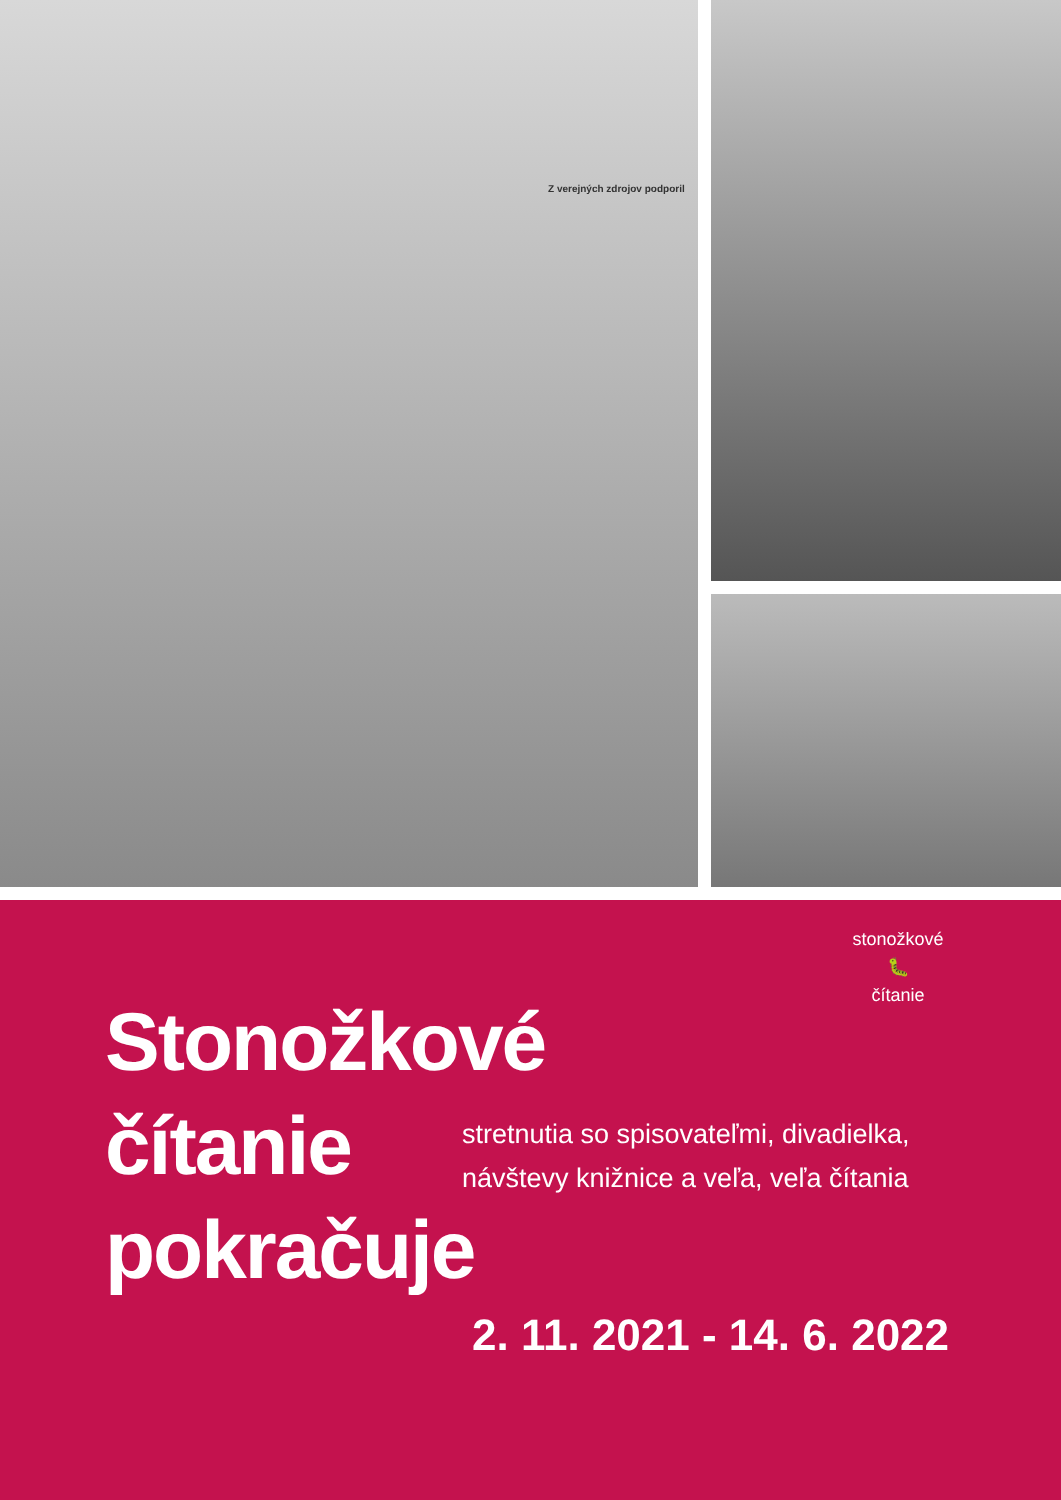Z verejných zdrojov podporil
stonožkové
🐛
čítanie
Stonožkové
čítanie
pokračuje
stretnutia so spisovateľmi, divadielka,
návštevy knižnice a veľa, veľa čítania
2. 11. 2021 - 14. 6. 2022